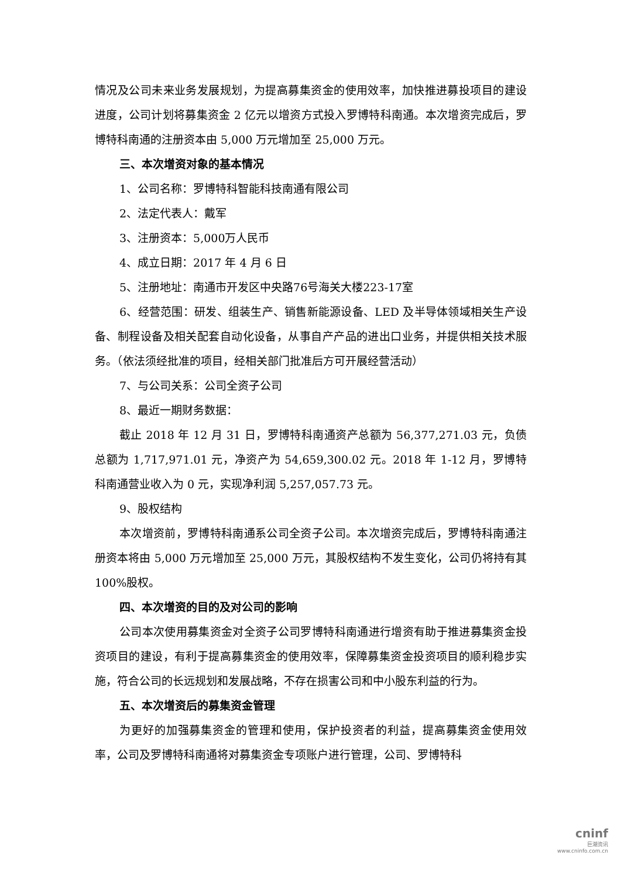情况及公司未来业务发展规划，为提高募集资金的使用效率，加快推进募投项目的建设进度，公司计划将募集资金 2 亿元以增资方式投入罗博特科南通。本次增资完成后，罗博特科南通的注册资本由 5,000 万元增加至 25,000 万元。
三、本次增资对象的基本情况
1、公司名称：罗博特科智能科技南通有限公司
2、法定代表人：戴军
3、注册资本：5,000万人民币
4、成立日期：2017 年 4 月 6 日
5、注册地址：南通市开发区中央路76号海关大楼223-17室
6、经营范围：研发、组装生产、销售新能源设备、LED 及半导体领域相关生产设备、制程设备及相关配套自动化设备，从事自产产品的进出口业务，并提供相关技术服务。（依法须经批准的项目，经相关部门批准后方可开展经营活动）
7、与公司关系：公司全资子公司
8、最近一期财务数据：
截止 2018 年 12 月 31 日，罗博特科南通资产总额为 56,377,271.03 元，负债总额为 1,717,971.01 元，净资产为 54,659,300.02 元。2018 年 1-12 月，罗博特科南通营业收入为 0 元，实现净利润 5,257,057.73 元。
9、股权结构
本次增资前，罗博特科南通系公司全资子公司。本次增资完成后，罗博特科南通注册资本将由 5,000 万元增加至 25,000 万元，其股权结构不发生变化，公司仍将持有其 100%股权。
四、本次增资的目的及对公司的影响
公司本次使用募集资金对全资子公司罗博特科南通进行增资有助于推进募集资金投资项目的建设，有利于提高募集资金的使用效率，保障募集资金投资项目的顺利稳步实施，符合公司的长远规划和发展战略，不存在损害公司和中小股东利益的行为。
五、本次增资后的募集资金管理
为更好的加强募集资金的管理和使用，保护投资者的利益，提高募集资金使用效率，公司及罗博特科南通将对募集资金专项账户进行管理，公司、罗博特科
cninf
巨潮资讯
www.cninfo.com.cn